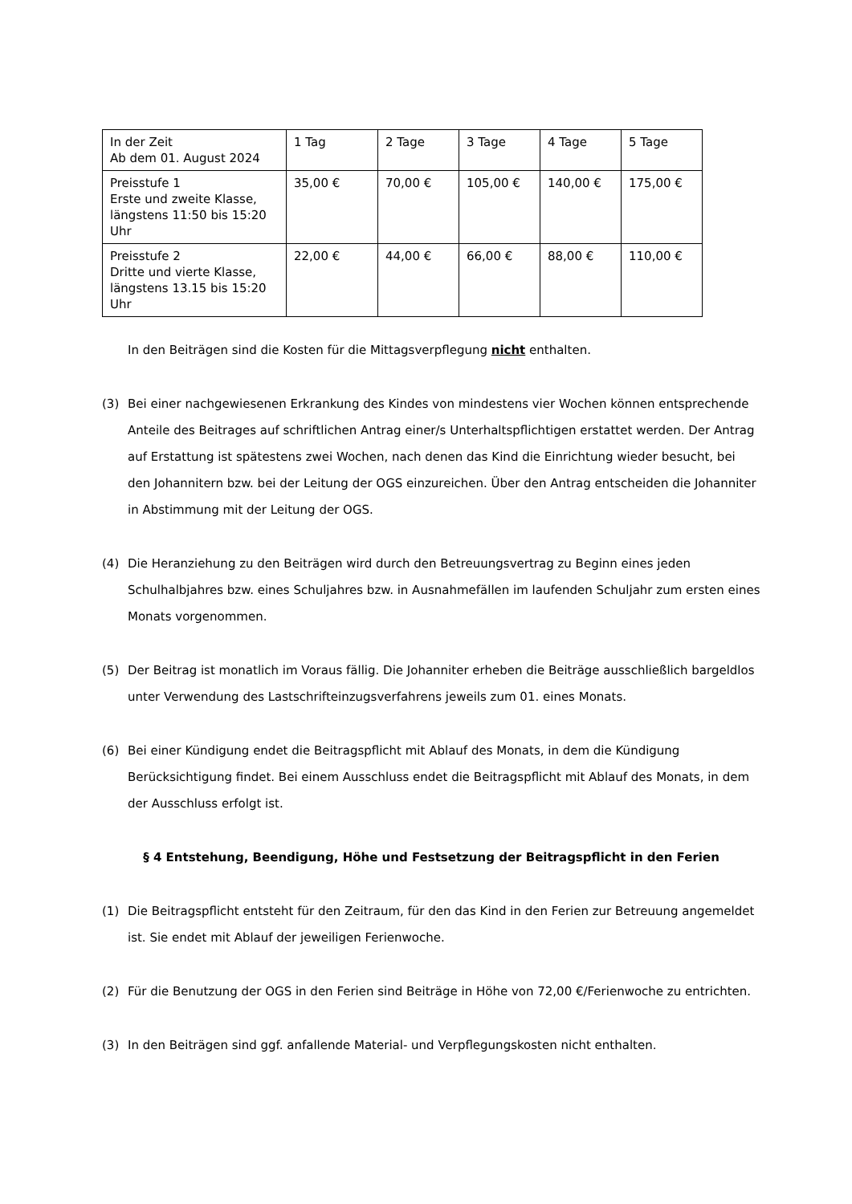| In der Zeit Ab dem 01. August 2024 | 1 Tag | 2 Tage | 3 Tage | 4 Tage | 5 Tage |
| Preisstufe 1 Erste und zweite Klasse, längstens 11:50 bis 15:20 Uhr | 35,00 € | 70,00 € | 105,00 € | 140,00 € | 175,00 € |
| Preisstufe 2 Dritte und vierte Klasse, längstens 13.15 bis 15:20 Uhr | 22,00 € | 44,00 € | 66,00 € | 88,00 € | 110,00 € |
In den Beiträgen sind die Kosten für die Mittagsverpflegung nicht enthalten.
(3) Bei einer nachgewiesenen Erkrankung des Kindes von mindestens vier Wochen können entsprechende Anteile des Beitrages auf schriftlichen Antrag einer/s Unterhaltspflichtigen erstattet werden. Der Antrag auf Erstattung ist spätestens zwei Wochen, nach denen das Kind die Einrichtung wieder besucht, bei den Johannitern bzw. bei der Leitung der OGS einzureichen. Über den Antrag entscheiden die Johanniter in Abstimmung mit der Leitung der OGS.
(4) Die Heranziehung zu den Beiträgen wird durch den Betreuungsvertrag zu Beginn eines jeden Schulhalbjahres bzw. eines Schuljahres bzw. in Ausnahmefällen im laufenden Schuljahr zum ersten eines Monats vorgenommen.
(5) Der Beitrag ist monatlich im Voraus fällig. Die Johanniter erheben die Beiträge ausschließlich bargeldlos unter Verwendung des Lastschrifteinzugsverfahrens jeweils zum 01. eines Monats.
(6) Bei einer Kündigung endet die Beitragspflicht mit Ablauf des Monats, in dem die Kündigung Berücksichtigung findet. Bei einem Ausschluss endet die Beitragspflicht mit Ablauf des Monats, in dem der Ausschluss erfolgt ist.
§ 4 Entstehung, Beendigung, Höhe und Festsetzung der Beitragspflicht in den Ferien
(1) Die Beitragspflicht entsteht für den Zeitraum, für den das Kind in den Ferien zur Betreuung angemeldet ist. Sie endet mit Ablauf der jeweiligen Ferienwoche.
(2) Für die Benutzung der OGS in den Ferien sind Beiträge in Höhe von 72,00 €/Ferienwoche zu entrichten.
(3) In den Beiträgen sind ggf. anfallende Material- und Verpflegungskosten nicht enthalten.